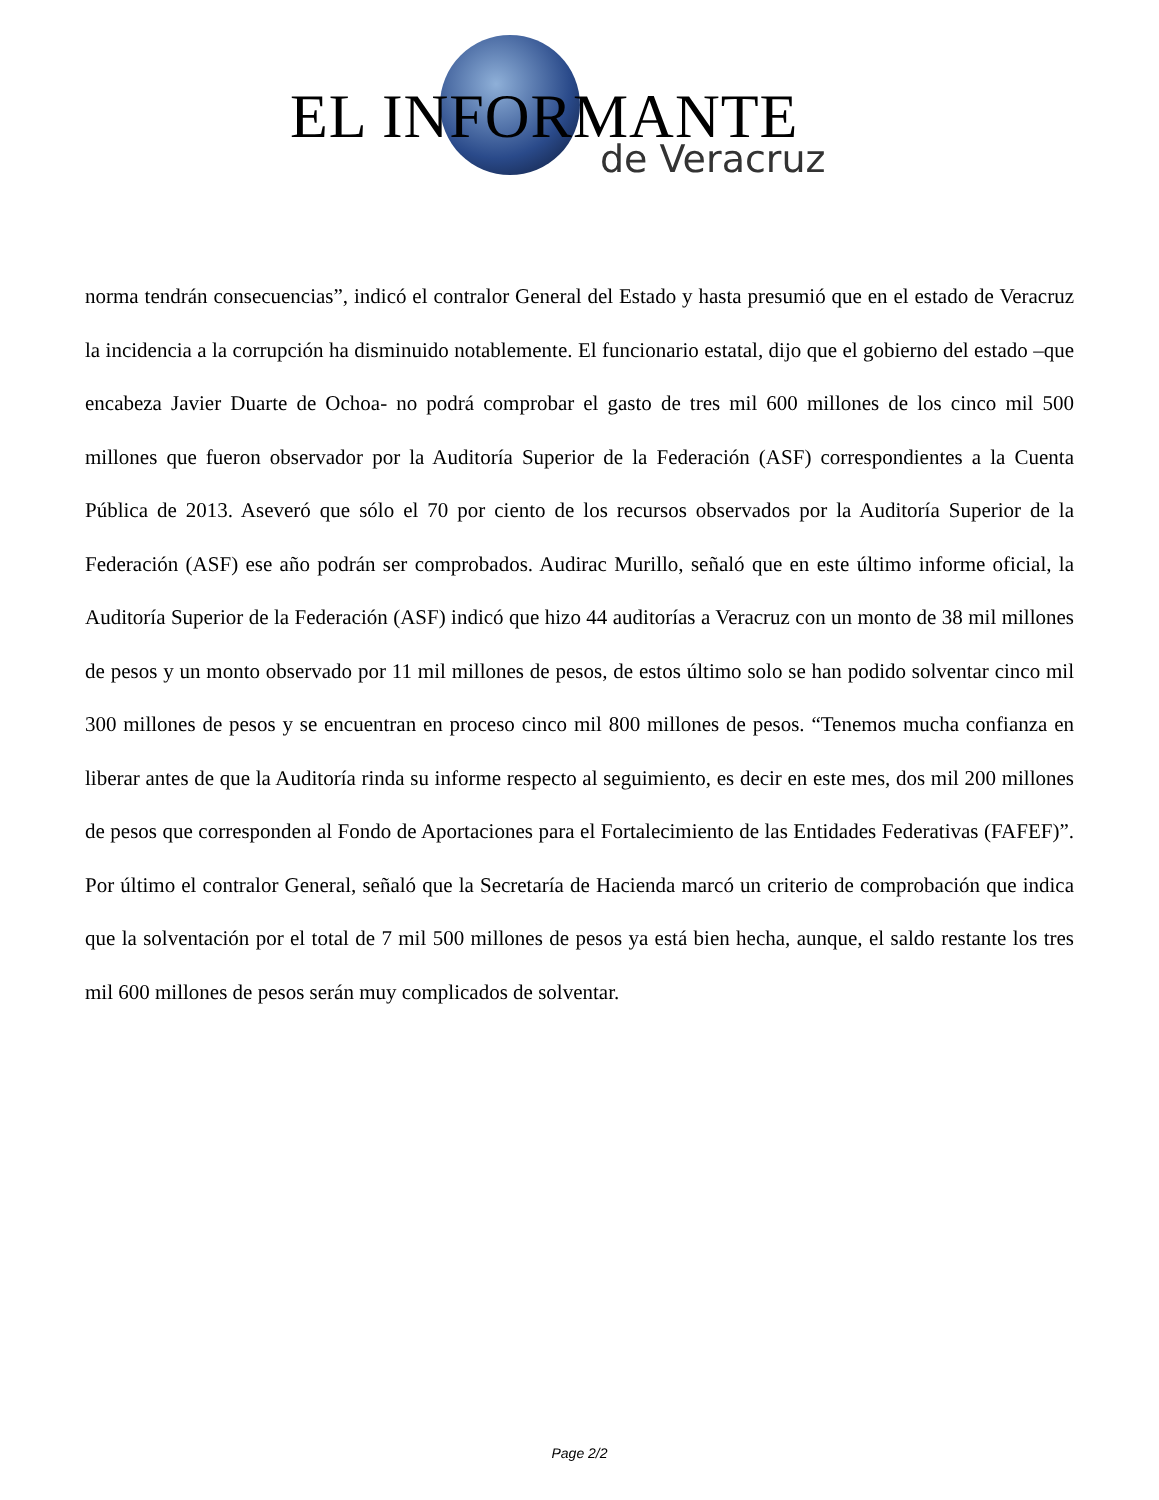EL INFORMANTE
de Veracruz
norma tendrán consecuencias”, indicó el contralor General del Estado y hasta presumió que en el estado de Veracruz la incidencia a la corrupción ha disminuido notablemente. El funcionario estatal, dijo que el gobierno del estado –que encabeza Javier Duarte de Ochoa- no podrá comprobar el gasto de tres mil 600 millones de los cinco mil 500 millones que fueron observador por la Auditoría Superior de la Federación (ASF) correspondientes a la Cuenta Pública de 2013. Aseveró que sólo el 70 por ciento de los recursos observados por la Auditoría Superior de la Federación (ASF) ese año podrán ser comprobados. Audirac Murillo, señaló que en este último informe oficial, la Auditoría Superior de la Federación (ASF) indicó que hizo 44 auditorías a Veracruz con un monto de 38 mil millones de pesos y un monto observado por 11 mil millones de pesos, de estos último solo se han podido solventar cinco mil 300 millones de pesos y se encuentran en proceso cinco mil 800 millones de pesos. “Tenemos mucha confianza en liberar antes de que la Auditoría rinda su informe respecto al seguimiento, es decir en este mes, dos mil 200 millones de pesos que corresponden al Fondo de Aportaciones para el Fortalecimiento de las Entidades Federativas (FAFEF)”. Por último el contralor General, señaló que la Secretaría de Hacienda marcó un criterio de comprobación que indica que la solventación por el total de 7 mil 500 millones de pesos ya está bien hecha, aunque, el saldo restante los tres mil 600 millones de pesos serán muy complicados de solventar.
Page 2/2